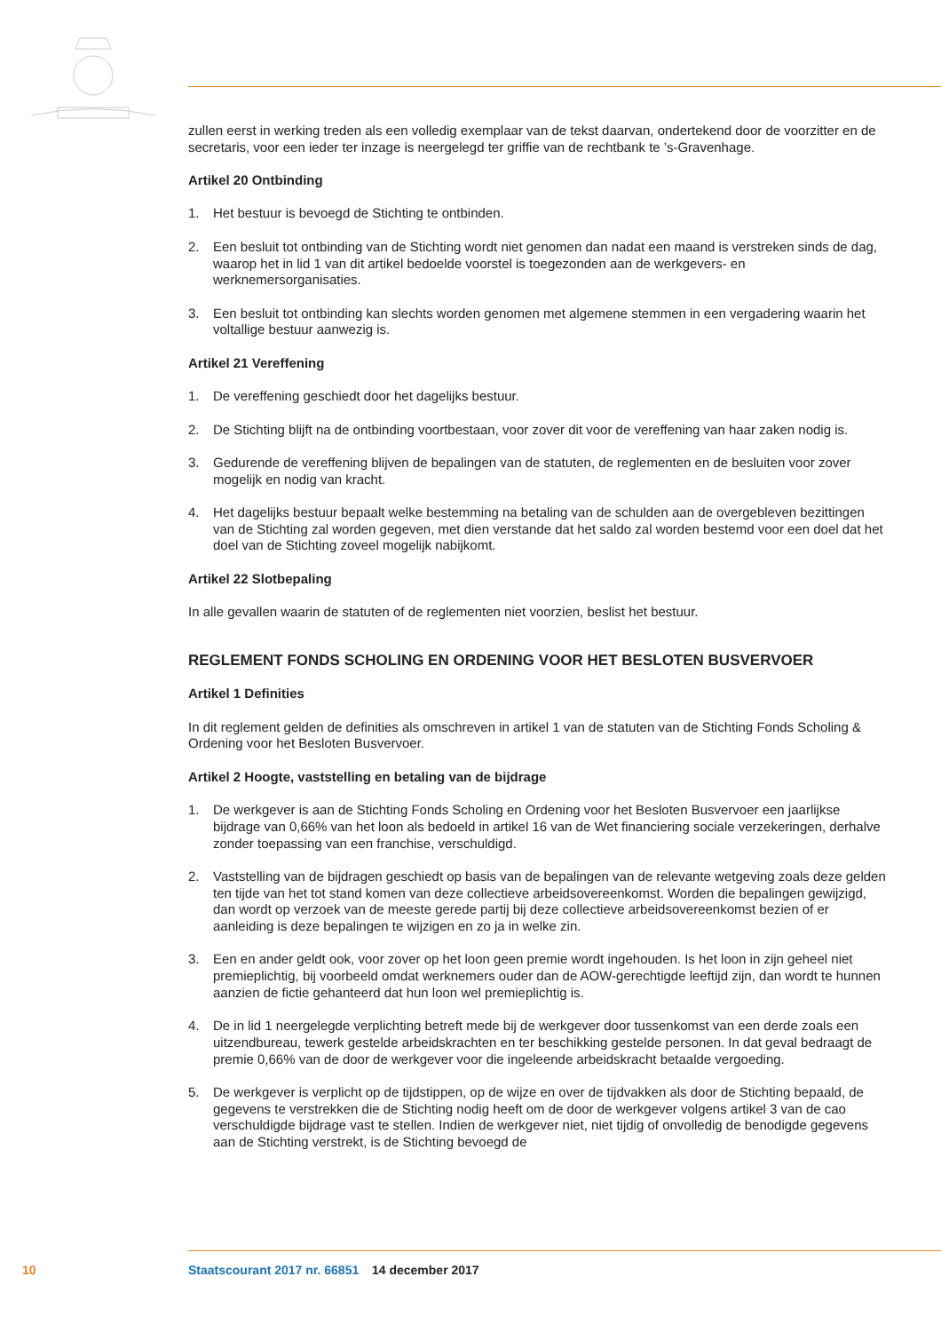zullen eerst in werking treden als een volledig exemplaar van de tekst daarvan, ondertekend door de voorzitter en de secretaris, voor een ieder ter inzage is neergelegd ter griffie van de rechtbank te ’s-Gravenhage.
Artikel 20 Ontbinding
1. Het bestuur is bevoegd de Stichting te ontbinden.
2. Een besluit tot ontbinding van de Stichting wordt niet genomen dan nadat een maand is verstreken sinds de dag, waarop het in lid 1 van dit artikel bedoelde voorstel is toegezonden aan de werkgevers- en werknemersorganisaties.
3. Een besluit tot ontbinding kan slechts worden genomen met algemene stemmen in een vergadering waarin het voltallige bestuur aanwezig is.
Artikel 21 Vereffening
1. De vereffening geschiedt door het dagelijks bestuur.
2. De Stichting blijft na de ontbinding voortbestaan, voor zover dit voor de vereffening van haar zaken nodig is.
3. Gedurende de vereffening blijven de bepalingen van de statuten, de reglementen en de besluiten voor zover mogelijk en nodig van kracht.
4. Het dagelijks bestuur bepaalt welke bestemming na betaling van de schulden aan de overgebleven bezittingen van de Stichting zal worden gegeven, met dien verstande dat het saldo zal worden bestemd voor een doel dat het doel van de Stichting zoveel mogelijk nabijkomt.
Artikel 22 Slotbepaling
In alle gevallen waarin de statuten of de reglementen niet voorzien, beslist het bestuur.
REGLEMENT FONDS SCHOLING EN ORDENING VOOR HET BESLOTEN BUSVERVOER
Artikel 1 Definities
In dit reglement gelden de definities als omschreven in artikel 1 van de statuten van de Stichting Fonds Scholing & Ordening voor het Besloten Busvervoer.
Artikel 2 Hoogte, vaststelling en betaling van de bijdrage
1. De werkgever is aan de Stichting Fonds Scholing en Ordening voor het Besloten Busvervoer een jaarlijkse bijdrage van 0,66% van het loon als bedoeld in artikel 16 van de Wet financiering sociale verzekeringen, derhalve zonder toepassing van een franchise, verschuldigd.
2. Vaststelling van de bijdragen geschiedt op basis van de bepalingen van de relevante wetgeving zoals deze gelden ten tijde van het tot stand komen van deze collectieve arbeidsovereenkomst. Worden die bepalingen gewijzigd, dan wordt op verzoek van de meeste gerede partij bij deze collectieve arbeidsovereenkomst bezien of er aanleiding is deze bepalingen te wijzigen en zo ja in welke zin.
3. Een en ander geldt ook, voor zover op het loon geen premie wordt ingehouden. Is het loon in zijn geheel niet premieplichtig, bij voorbeeld omdat werknemers ouder dan de AOW-gerechtigde leeftijd zijn, dan wordt te hunnen aanzien de fictie gehanteerd dat hun loon wel premieplichtig is.
4. De in lid 1 neergelegde verplichting betreft mede bij de werkgever door tussenkomst van een derde zoals een uitzendbureau, tewerk gestelde arbeidskrachten en ter beschikking gestelde personen. In dat geval bedraagt de premie 0,66% van de door de werkgever voor die ingeleende arbeidskracht betaalde vergoeding.
5. De werkgever is verplicht op de tijdstippen, op de wijze en over de tijdvakken als door de Stichting bepaald, de gegevens te verstrekken die de Stichting nodig heeft om de door de werkgever volgens artikel 3 van de cao verschuldigde bijdrage vast te stellen. Indien de werkgever niet, niet tijdig of onvolledig de benodigde gegevens aan de Stichting verstrekt, is de Stichting bevoegd de
10 Staatscourant 2017 nr. 66851 14 december 2017